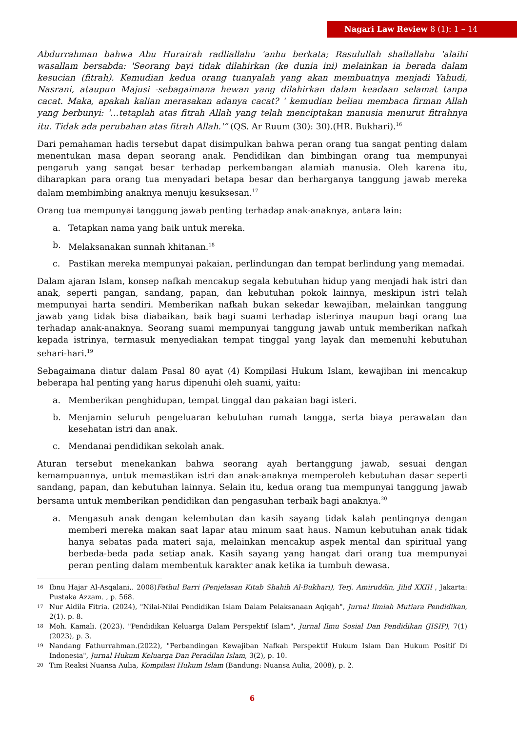Nagari Law Review 8 (1): 1 – 14
Abdurrahman bahwa Abu Hurairah radliallahu 'anhu berkata; Rasulullah shallallahu 'alaihi wasallam bersabda: 'Seorang bayi tidak dilahirkan (ke dunia ini) melainkan ia berada dalam kesucian (fitrah). Kemudian kedua orang tuanyalah yang akan membuatnya menjadi Yahudi, Nasrani, ataupun Majusi -sebagaimana hewan yang dilahirkan dalam keadaan selamat tanpa cacat. Maka, apakah kalian merasakan adanya cacat? ' kemudian beliau membaca firman Allah yang berbunyi: '…tetaplah atas fitrah Allah yang telah menciptakan manusia menurut fitrahnya itu. Tidak ada perubahan atas fitrah Allah.'” (QS. Ar Ruum (30): 30).(HR. Bukhari).<sup>16</sup>
Dari pemahaman hadis tersebut dapat disimpulkan bahwa peran orang tua sangat penting dalam menentukan masa depan seorang anak. Pendidikan dan bimbingan orang tua mempunyai pengaruh yang sangat besar terhadap perkembangan alamiah manusia. Oleh karena itu, diharapkan para orang tua menyadari betapa besar dan berharganya tanggung jawab mereka dalam membimbing anaknya menuju kesuksesan.<sup>17</sup>
Orang tua mempunyai tanggung jawab penting terhadap anak-anaknya, antara lain:
a. Tetapkan nama yang baik untuk mereka.
b. Melaksanakan sunnah khitanan.<sup>18</sup>
c. Pastikan mereka mempunyai pakaian, perlindungan dan tempat berlindung yang memadai.
Dalam ajaran Islam, konsep nafkah mencakup segala kebutuhan hidup yang menjadi hak istri dan anak, seperti pangan, sandang, papan, dan kebutuhan pokok lainnya, meskipun istri telah mempunyai harta sendiri. Memberikan nafkah bukan sekedar kewajiban, melainkan tanggung jawab yang tidak bisa diabaikan, baik bagi suami terhadap isterinya maupun bagi orang tua terhadap anak-anaknya. Seorang suami mempunyai tanggung jawab untuk memberikan nafkah kepada istrinya, termasuk menyediakan tempat tinggal yang layak dan memenuhi kebutuhan sehari-hari.<sup>19</sup>
Sebagaimana diatur dalam Pasal 80 ayat (4) Kompilasi Hukum Islam, kewajiban ini mencakup beberapa hal penting yang harus dipenuhi oleh suami, yaitu:
a. Memberikan penghidupan, tempat tinggal dan pakaian bagi isteri.
b. Menjamin seluruh pengeluaran kebutuhan rumah tangga, serta biaya perawatan dan kesehatan istri dan anak.
c. Mendanai pendidikan sekolah anak.
Aturan tersebut menekankan bahwa seorang ayah bertanggung jawab, sesuai dengan kemampuannya, untuk memastikan istri dan anak-anaknya memperoleh kebutuhan dasar seperti sandang, papan, dan kebutuhan lainnya. Selain itu, kedua orang tua mempunyai tanggung jawab bersama untuk memberikan pendidikan dan pengasuhan terbaik bagi anaknya.<sup>20</sup>
a. Mengasuh anak dengan kelembutan dan kasih sayang tidak kalah pentingnya dengan memberi mereka makan saat lapar atau minum saat haus. Namun kebutuhan anak tidak hanya sebatas pada materi saja, melainkan mencakup aspek mental dan spiritual yang berbeda-beda pada setiap anak. Kasih sayang yang hangat dari orang tua mempunyai peran penting dalam membentuk karakter anak ketika ia tumbuh dewasa.
16 Ibnu Hajar Al-Asqalani,. 2008)Fathul Barri (Penjelasan Kitab Shahih Al-Bukhari), Terj. Amiruddin, Jilid XXIII , Jakarta: Pustaka Azzam. , p. 568.
17 Nur Aidila Fitria. (2024), "Nilai-Nilai Pendidikan Islam Dalam Pelaksanaan Aqiqah", Jurnal Ilmiah Mutiara Pendidikan, 2(1). p. 8.
18 Moh. Kamali. (2023). "Pendidikan Keluarga Dalam Perspektif Islam", Jurnal Ilmu Sosial Dan Pendidikan (JISIP), 7(1) (2023), p. 3.
19 Nandang Fathurrahman.(2022), "Perbandingan Kewajiban Nafkah Perspektif Hukum Islam Dan Hukum Positif Di Indonesia", Jurnal Hukum Keluarga Dan Peradilan Islam, 3(2), p. 10.
20 Tim Reaksi Nuansa Aulia, Kompilasi Hukum Islam (Bandung: Nuansa Aulia, 2008), p. 2.
6